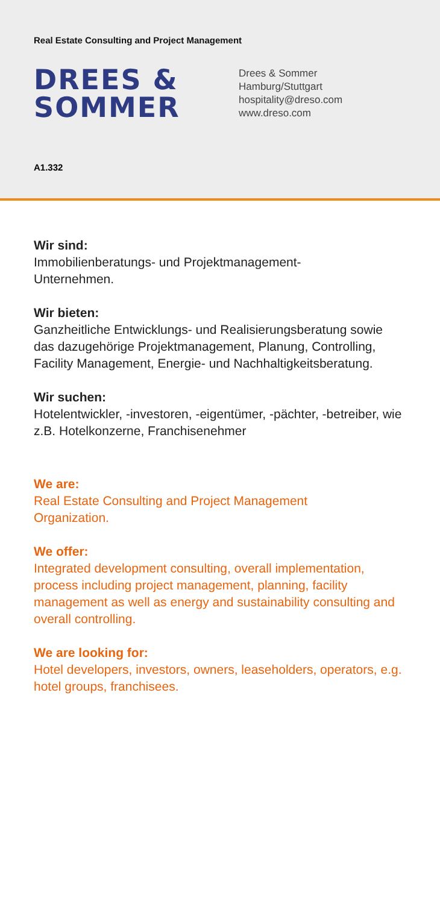Real Estate Consulting and Project Management
DREES &
SOMMER
Drees & Sommer
Hamburg/Stuttgart
hospitality@dreso.com
www.dreso.com
A1.332
Wir sind:
Immobilienberatungs- und Projektmanagement-
Unternehmen.
Wir bieten:
Ganzheitliche Entwicklungs- und Realisierungsberatung sowie das dazugehörige Projektmanagement, Planung, Controlling, Facility Management, Energie- und Nachhaltigkeitsberatung.
Wir suchen:
Hotelentwickler, -investoren, -eigentümer, -pächter, -betreiber, wie z.B. Hotelkonzerne, Franchisenehmer
We are:
Real Estate Consulting and Project Management
Organization.
We offer:
Integrated development consulting, overall implementation, process including project management, planning, facility management as well as energy and sustainability consulting and overall controlling.
We are looking for:
Hotel developers, investors, owners, leaseholders, operators, e.g. hotel groups, franchisees.